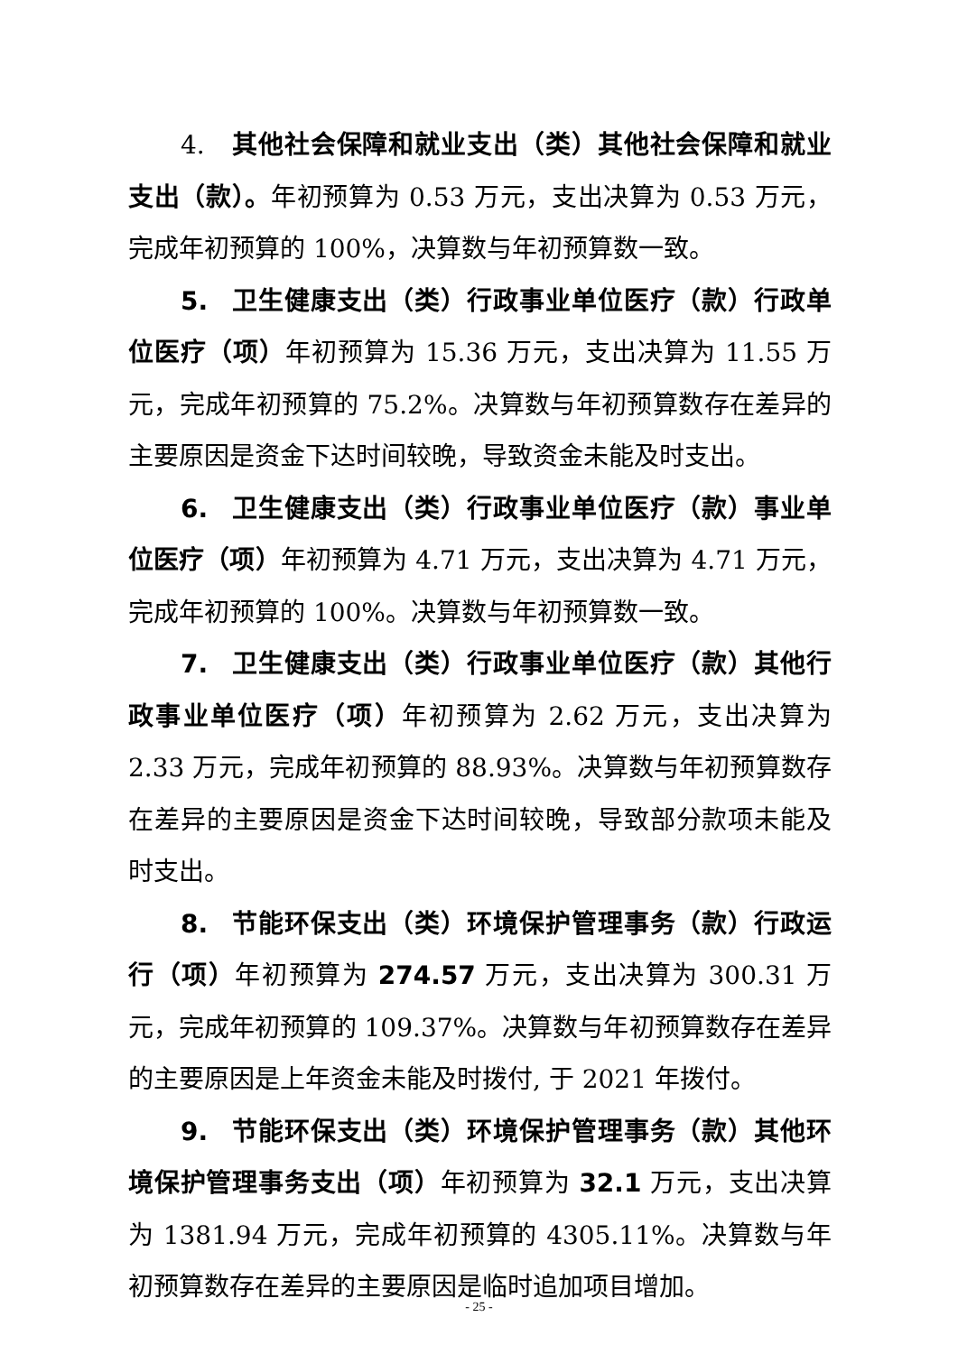4. 其他社会保障和就业支出（类）其他社会保障和就业支出（款）。年初预算为 0.53 万元，支出决算为 0.53 万元，完成年初预算的 100%，决算数与年初预算数一致。
5. 卫生健康支出（类）行政事业单位医疗（款）行政单位医疗（项）年初预算为 15.36 万元，支出决算为 11.55 万元，完成年初预算的 75.2%。决算数与年初预算数存在差异的主要原因是资金下达时间较晚，导致资金未能及时支出。
6. 卫生健康支出（类）行政事业单位医疗（款）事业单位医疗（项）年初预算为 4.71 万元，支出决算为 4.71 万元，完成年初预算的 100%。决算数与年初预算数一致。
7. 卫生健康支出（类）行政事业单位医疗（款）其他行政事业单位医疗（项）年初预算为 2.62 万元，支出决算为 2.33 万元，完成年初预算的 88.93%。决算数与年初预算数存在差异的主要原因是资金下达时间较晚，导致部分款项未能及时支出。
8. 节能环保支出（类）环境保护管理事务（款）行政运行（项）年初预算为 274.57 万元，支出决算为 300.31 万元，完成年初预算的 109.37%。决算数与年初预算数存在差异的主要原因是上年资金未能及时拨付, 于 2021 年拨付。
9. 节能环保支出（类）环境保护管理事务（款）其他环境保护管理事务支出（项）年初预算为 32.1 万元，支出决算为 1381.94 万元，完成年初预算的 4305.11%。决算数与年初预算数存在差异的主要原因是临时追加项目增加。
- 25 -